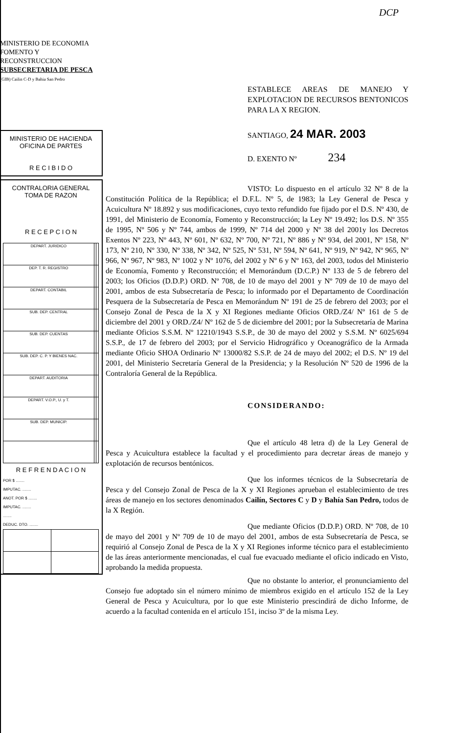DCP
MINISTERIO DE ECONOMIA
FOMENTO Y RECONSTRUCCION
SUBSECRETARIA DE PESCA
(GIB) Cailin C-D y Bahia San Pedro
MINISTERIO DE HACIENDA
OFICINA DE PARTES
R E C I B I D O
CONTRALORIA GENERAL
TOMA DE RAZON
R E C E P C I O N
| DEPART. JURIDICO | | |
| DEP. T. R. REGISTRO | | |
| DEPART. CONTABIL | | |
| SUB. DEP. CENTRAL | | |
| SUB. DEP. CUENTAS | | |
| SUB. DEP. C. P. Y BIENES NAC. | | |
| DEPART. AUDITORIA | | |
| DEPART. V.O.P., U. y T. | | |
| SUB. DEP. MUNICIP. | | |
R E F R E N D A C I O N
POR $ ........
IMPUTAC. ........
ANOT. POR $ ........
IMPUTAC. ........
........
DEDUC. DTO. ........
ESTABLECE AREAS DE MANEJO Y EXPLOTACION DE RECURSOS BENTONICOS PARA LA X REGION.
SANTIAGO, 24 MAR. 2003
D. EXENTO Nº 234
VISTO: Lo dispuesto en el artículo 32 Nº 8 de la Constitución Política de la República; el D.F.L. Nº 5, de 1983; la Ley General de Pesca y Acuicultura Nº 18.892 y sus modificaciones, cuyo texto refundido fue fijado por el D.S. Nº 430, de 1991, del Ministerio de Economía, Fomento y Reconstrucción; la Ley Nº 19.492; los D.S. Nº 355 de 1995, Nº 506 y Nº 744, ambos de 1999, Nº 714 del 2000 y Nº 38 del 2001y los Decretos Exentos Nº 223, Nº 443, Nº 601, Nº 632, Nº 700, Nº 721, Nº 886 y Nº 934, del 2001, Nº 158, Nº 173, Nº 210, Nº 330, Nº 338, Nº 342, Nº 525, Nº 531, Nº 594, Nº 641, Nº 919, Nº 942, Nº 965, Nº 966, Nº 967, Nº 983, Nº 1002 y Nº 1076, del 2002 y Nº 6 y Nº 163, del 2003, todos del Ministerio de Economía, Fomento y Reconstrucción; el Memorándum (D.C.P.) Nº 133 de 5 de febrero del 2003; los Oficios (D.D.P.) ORD. Nº 708, de 10 de mayo del 2001 y Nº 709 de 10 de mayo del 2001, ambos de esta Subsecretaría de Pesca; lo informado por el Departamento de Coordinación Pesquera de la Subsecretaría de Pesca en Memorándum Nº 191 de 25 de febrero del 2003; por el Consejo Zonal de Pesca de la X y XI Regiones mediante Oficios ORD./Z4/ Nº 161 de 5 de diciembre del 2001 y ORD./Z4/ Nº 162 de 5 de diciembre del 2001; por la Subsecretaría de Marina mediante Oficios S.S.M. Nº 12210/1943 S.S.P., de 30 de mayo del 2002 y S.S.M. Nº 6025/694 S.S.P., de 17 de febrero del 2003; por el Servicio Hidrográfico y Oceanográfico de la Armada mediante Oficio SHOA Ordinario Nº 13000/82 S.S.P. de 24 de mayo del 2002; el D.S. Nº 19 del 2001, del Ministerio Secretaría General de la Presidencia; y la Resolución Nº 520 de 1996 de la Contraloría General de la República.
CONSIDERANDO:
Que el artículo 48 letra d) de la Ley General de Pesca y Acuicultura establece la facultad y el procedimiento para decretar áreas de manejo y explotación de recursos bentónicos.
Que los informes técnicos de la Subsecretaría de Pesca y del Consejo Zonal de Pesca de la X y XI Regiones aprueban el establecimiento de tres áreas de manejo en los sectores denominados Cailín, Sectores C y D y Bahía San Pedro, todos de la X Región.
Que mediante Oficios (D.D.P.) ORD. Nº 708, de 10 de mayo del 2001 y Nº 709 de 10 de mayo del 2001, ambos de esta Subsecretaría de Pesca, se requirió al Consejo Zonal de Pesca de la X y XI Regiones informe técnico para el establecimiento de las áreas anteriormente mencionadas, el cual fue evacuado mediante el oficio indicado en Visto, aprobando la medida propuesta.
Que no obstante lo anterior, el pronunciamiento del Consejo fue adoptado sin el número mínimo de miembros exigido en el artículo 152 de la Ley General de Pesca y Acuicultura, por lo que este Ministerio prescindirá de dicho Informe, de acuerdo a la facultad contenida en el artículo 151, inciso 3º de la misma Ley.